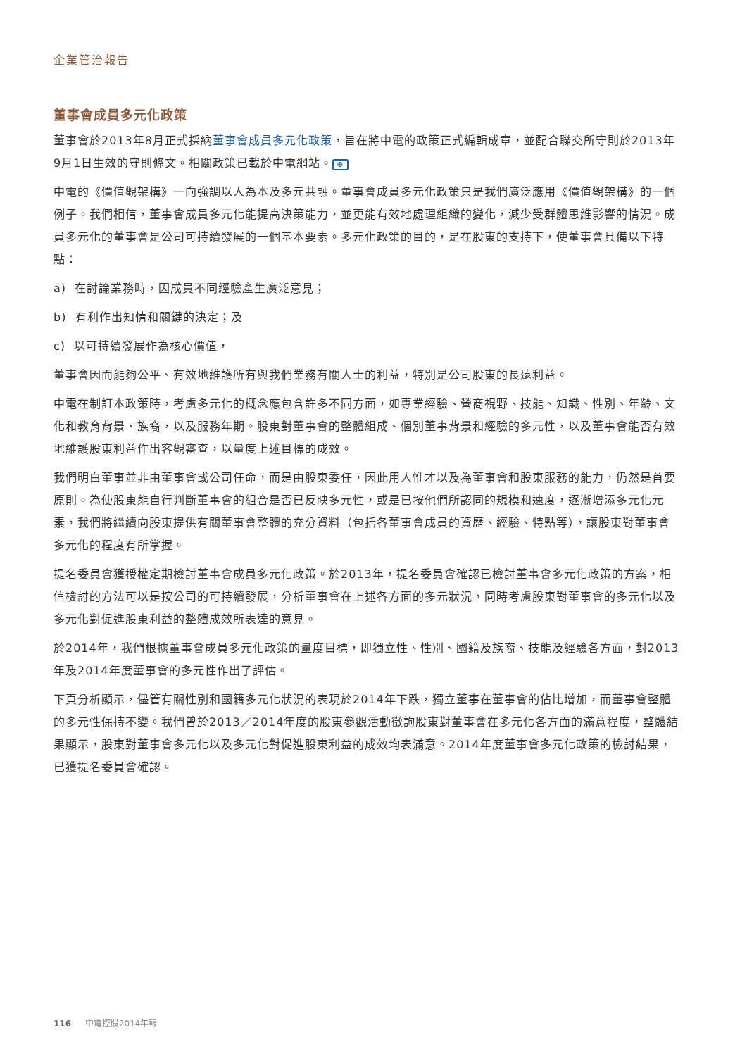企業管治報告
董事會成員多元化政策
董事會於2013年8月正式採納董事會成員多元化政策，旨在將中電的政策正式編輯成章，並配合聯交所守則於2013年9月1日生效的守則條文。相關政策已載於中電網站。 ⊕
中電的《價值觀架構》一向強調以人為本及多元共融。董事會成員多元化政策只是我們廣泛應用《價值觀架構》的一個例子。我們相信，董事會成員多元化能提高決策能力，並更能有效地處理組織的變化，減少受群體思維影響的情況。成員多元化的董事會是公司可持續發展的一個基本要素。多元化政策的目的，是在股東的支持下，使董事會具備以下特點：
a) 在討論業務時，因成員不同經驗產生廣泛意見；
b) 有利作出知情和關鍵的決定；及
c) 以可持續發展作為核心價值，
董事會因而能夠公平、有效地維護所有與我們業務有關人士的利益，特別是公司股東的長遠利益。
中電在制訂本政策時，考慮多元化的概念應包含許多不同方面，如專業經驗、營商視野、技能、知識、性別、年齡、文化和教育背景、族裔，以及服務年期。股東對董事會的整體組成、個別董事背景和經驗的多元性，以及董事會能否有效地維護股東利益作出客觀審查，以量度上述目標的成效。
我們明白董事並非由董事會或公司任命，而是由股東委任，因此用人惟才以及為董事會和股東服務的能力，仍然是首要原則。為使股東能自行判斷董事會的組合是否已反映多元性，或是已按他們所認同的規模和速度，逐漸增添多元化元素，我們將繼續向股東提供有關董事會整體的充分資料（包括各董事會成員的資歷、經驗、特點等），讓股東對董事會多元化的程度有所掌握。
提名委員會獲授權定期檢討董事會成員多元化政策。於2013年，提名委員會確認已檢討董事會多元化政策的方案，相信檢討的方法可以是按公司的可持續發展，分析董事會在上述各方面的多元狀況，同時考慮股東對董事會的多元化以及多元化對促進股東利益的整體成效所表達的意見。
於2014年，我們根據董事會成員多元化政策的量度目標，即獨立性、性別、國籍及族裔、技能及經驗各方面，對2013年及2014年度董事會的多元性作出了評估。
下頁分析顯示，儘管有關性別和國籍多元化狀況的表現於2014年下跌，獨立董事在董事會的佔比增加，而董事會整體的多元性保持不變。我們曾於2013／2014年度的股東參觀活動徵詢股東對董事會在多元化各方面的滿意程度，整體結果顯示，股東對董事會多元化以及多元化對促進股東利益的成效均表滿意。2014年度董事會多元化政策的檢討結果，已獲提名委員會確認。
116 中電控股2014年報